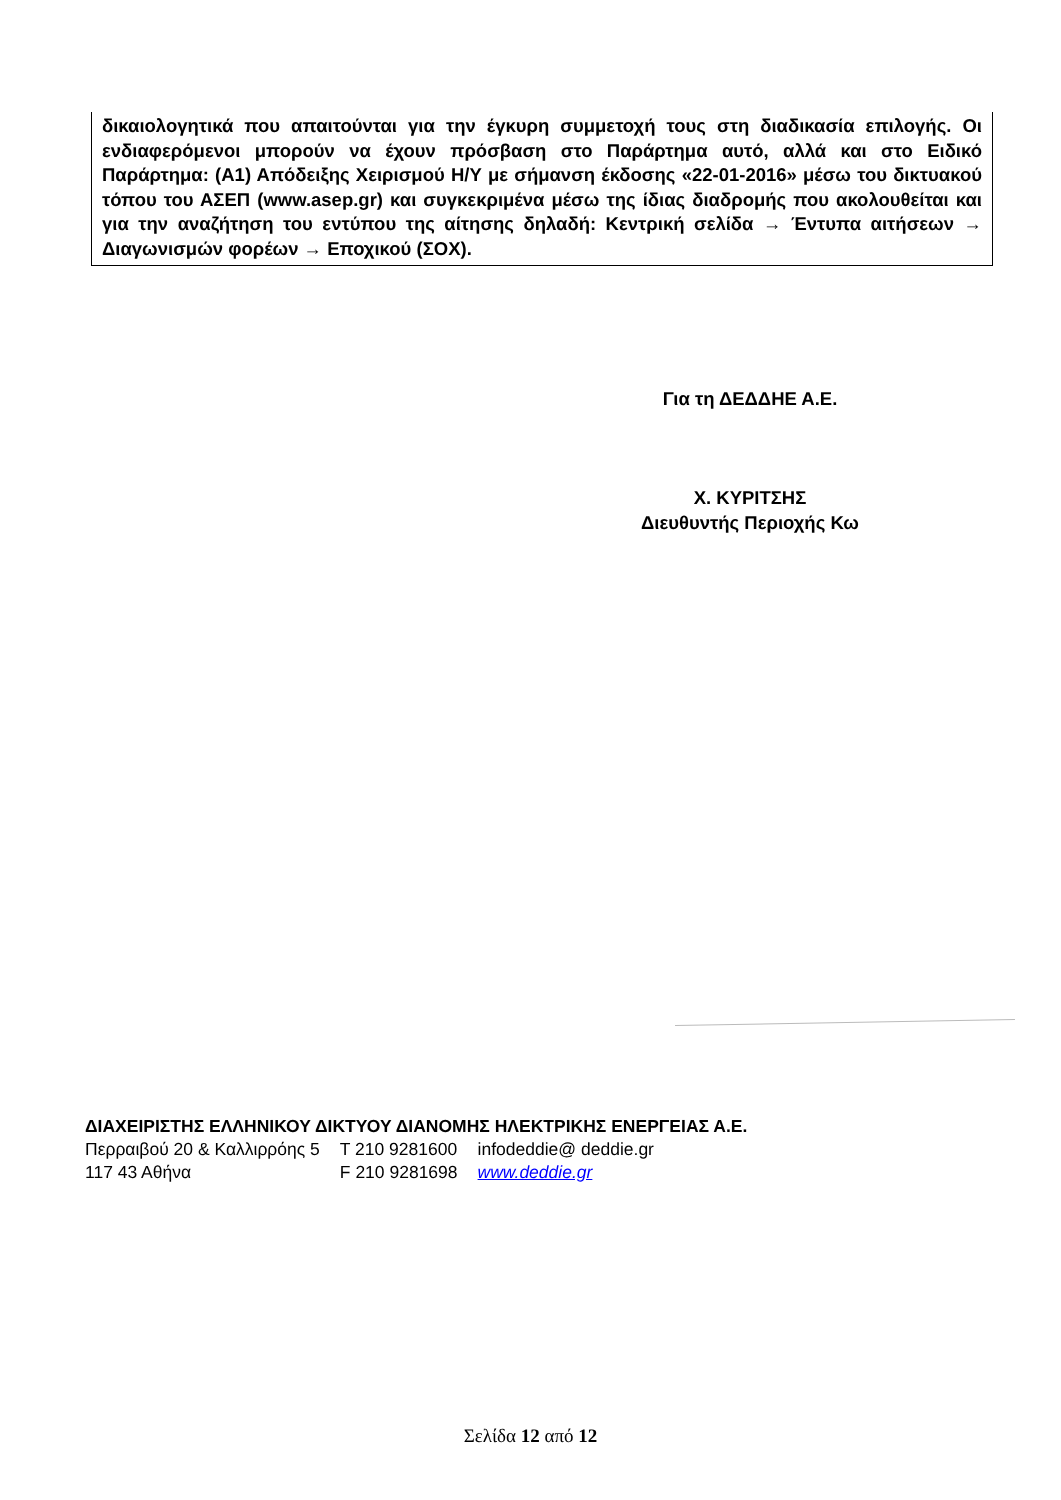δικαιολογητικά που απαιτούνται για την έγκυρη συμμετοχή τους στη διαδικασία επιλογής. Οι ενδιαφερόμενοι μπορούν να έχουν πρόσβαση στο Παράρτημα αυτό, αλλά και στο Ειδικό Παράρτημα: (Α1) Απόδειξης Χειρισμού Η/Υ με σήμανση έκδοσης «22-01-2016» μέσω του δικτυακού τόπου του ΑΣΕΠ (www.asep.gr) και συγκεκριμένα μέσω της ίδιας διαδρομής που ακολουθείται και για την αναζήτηση του εντύπου της αίτησης δηλαδή: Κεντρική σελίδα → Έντυπα αιτήσεων → Διαγωνισμών φορέων → Εποχικού (ΣΟΧ).
Για τη ΔΕΔΔΗΕ Α.Ε.
Χ. ΚΥΡΙΤΣΗΣ
Διευθυντής Περιοχής Κω
ΔΙΑΧΕΙΡΙΣΤΗΣ ΕΛΛΗΝΙΚΟΥ ΔΙΚΤΥΟΥ ΔΙΑΝΟΜΗΣ ΗΛΕΚΤΡΙΚΗΣ ΕΝΕΡΓΕΙΑΣ Α.Ε.
| Περραιβού 20 & Καλλιρρόης 5 | T 210 9281600 | infodeddie@ deddie.gr |
| 117 43 Αθήνα | F 210 9281698 | www.deddie.gr |
Σελίδα 12 από 12